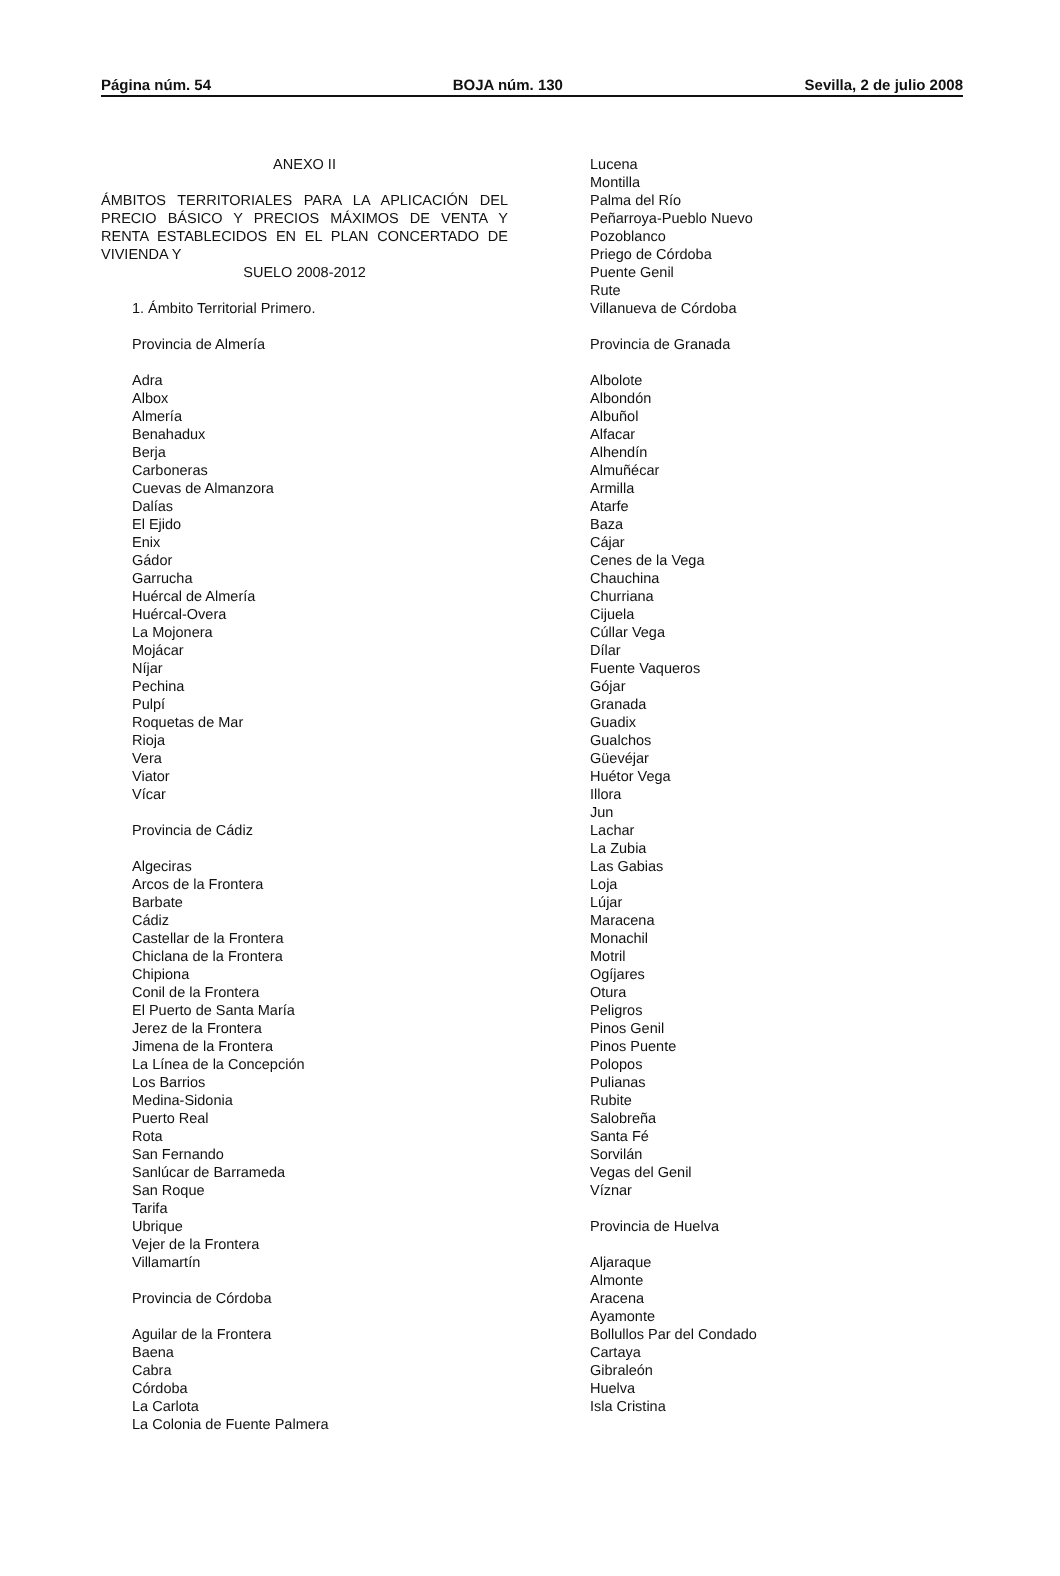Página núm. 54 BOJA núm. 130 Sevilla, 2 de julio 2008
ANEXO II
ÁMBITOS TERRITORIALES PARA LA APLICACIÓN DEL PRECIO BÁSICO Y PRECIOS MÁXIMOS DE VENTA Y RENTA ESTABLECIDOS EN EL PLAN CONCERTADO DE VIVIENDA Y
SUELO 2008-2012
1. Ámbito Territorial Primero.
Provincia de Almería
Adra
Albox
Almería
Benahadux
Berja
Carboneras
Cuevas de Almanzora
Dalías
El Ejido
Enix
Gádor
Garrucha
Huércal de Almería
Huércal-Overa
La Mojonera
Mojácar
Níjar
Pechina
Pulpí
Roquetas de Mar
Rioja
Vera
Viator
Vícar
Provincia de Cádiz
Algeciras
Arcos de la Frontera
Barbate
Cádiz
Castellar de la Frontera
Chiclana de la Frontera
Chipiona
Conil de la Frontera
El Puerto de Santa María
Jerez de la Frontera
Jimena de la Frontera
La Línea de la Concepción
Los Barrios
Medina-Sidonia
Puerto Real
Rota
San Fernando
Sanlúcar de Barrameda
San Roque
Tarifa
Ubrique
Vejer de la Frontera
Villamartín
Provincia de Córdoba
Aguilar de la Frontera
Baena
Cabra
Córdoba
La Carlota
La Colonia de Fuente Palmera
Lucena
Montilla
Palma del Río
Peñarroya-Pueblo Nuevo
Pozoblanco
Priego de Córdoba
Puente Genil
Rute
Villanueva de Córdoba
Provincia de Granada
Albolote
Albondón
Albuñol
Alfacar
Alhendín
Almuñécar
Armilla
Atarfe
Baza
Cájar
Cenes de la Vega
Chauchina
Churriana
Cijuela
Cúllar Vega
Dílar
Fuente Vaqueros
Gójar
Granada
Guadix
Gualchos
Güevéjar
Huétor Vega
Illora
Jun
Lachar
La Zubia
Las Gabias
Loja
Lújar
Maracena
Monachil
Motril
Ogíjares
Otura
Peligros
Pinos Genil
Pinos Puente
Polopos
Pulianas
Rubite
Salobreña
Santa Fé
Sorvilán
Vegas del Genil
Víznar
Provincia de Huelva
Aljaraque
Almonte
Aracena
Ayamonte
Bollullos Par del Condado
Cartaya
Gibraleón
Huelva
Isla Cristina